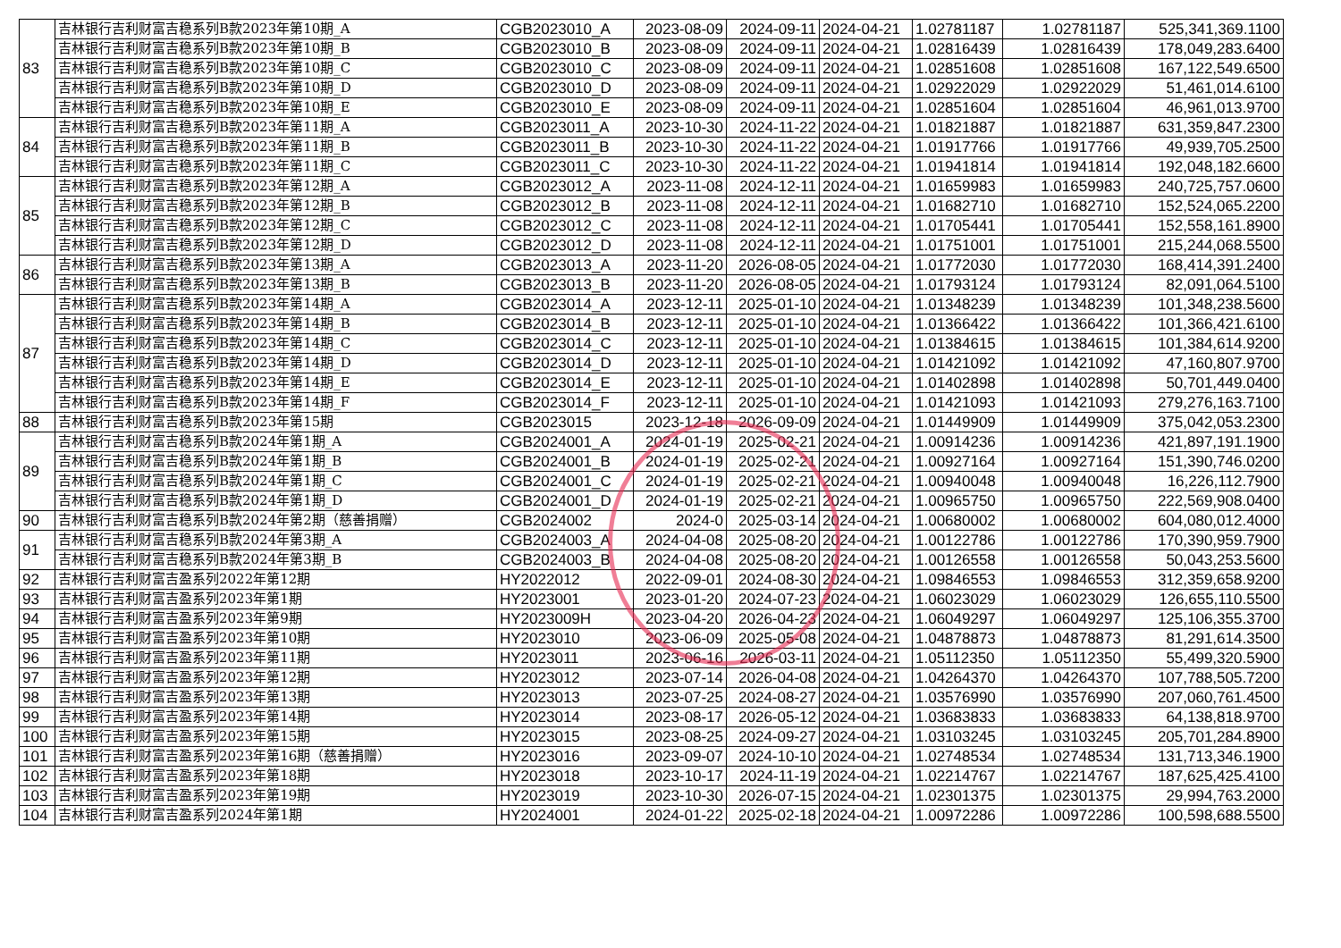| 83 | 吉林银行吉利财富吉稳系列B款2023年第10期_A | CGB2023010_A | 2023-08-09 | 2024-09-11 | 2024-04-21 | 1.02781187 | 1.02781187 | 525,341,369.1100 |
| | 吉林银行吉利财富吉稳系列B款2023年第10期_B | CGB2023010_B | 2023-08-09 | 2024-09-11 | 2024-04-21 | 1.02816439 | 1.02816439 | 178,049,283.6400 |
| | 吉林银行吉利财富吉稳系列B款2023年第10期_C | CGB2023010_C | 2023-08-09 | 2024-09-11 | 2024-04-21 | 1.02851608 | 1.02851608 | 167,122,549.6500 |
| | 吉林银行吉利财富吉稳系列B款2023年第10期_D | CGB2023010_D | 2023-08-09 | 2024-09-11 | 2024-04-21 | 1.02922029 | 1.02922029 | 51,461,014.6100 |
| | 吉林银行吉利财富吉稳系列B款2023年第10期_E | CGB2023010_E | 2023-08-09 | 2024-09-11 | 2024-04-21 | 1.02851604 | 1.02851604 | 46,961,013.9700 |
| 84 | 吉林银行吉利财富吉稳系列B款2023年第11期_A | CGB2023011_A | 2023-10-30 | 2024-11-22 | 2024-04-21 | 1.01821887 | 1.01821887 | 631,359,847.2300 |
| | 吉林银行吉利财富吉稳系列B款2023年第11期_B | CGB2023011_B | 2023-10-30 | 2024-11-22 | 2024-04-21 | 1.01917766 | 1.01917766 | 49,939,705.2500 |
| | 吉林银行吉利财富吉稳系列B款2023年第11期_C | CGB2023011_C | 2023-10-30 | 2024-11-22 | 2024-04-21 | 1.01941814 | 1.01941814 | 192,048,182.6600 |
| 85 | 吉林银行吉利财富吉稳系列B款2023年第12期_A | CGB2023012_A | 2023-11-08 | 2024-12-11 | 2024-04-21 | 1.01659983 | 1.01659983 | 240,725,757.0600 |
| | 吉林银行吉利财富吉稳系列B款2023年第12期_B | CGB2023012_B | 2023-11-08 | 2024-12-11 | 2024-04-21 | 1.01682710 | 1.01682710 | 152,524,065.2200 |
| | 吉林银行吉利财富吉稳系列B款2023年第12期_C | CGB2023012_C | 2023-11-08 | 2024-12-11 | 2024-04-21 | 1.01705441 | 1.01705441 | 152,558,161.8900 |
| | 吉林银行吉利财富吉稳系列B款2023年第12期_D | CGB2023012_D | 2023-11-08 | 2024-12-11 | 2024-04-21 | 1.01751001 | 1.01751001 | 215,244,068.5500 |
| 86 | 吉林银行吉利财富吉稳系列B款2023年第13期_A | CGB2023013_A | 2023-11-20 | 2026-08-05 | 2024-04-21 | 1.01772030 | 1.01772030 | 168,414,391.2400 |
| | 吉林银行吉利财富吉稳系列B款2023年第13期_B | CGB2023013_B | 2023-11-20 | 2026-08-05 | 2024-04-21 | 1.01793124 | 1.01793124 | 82,091,064.5100 |
| 87 | 吉林银行吉利财富吉稳系列B款2023年第14期_A | CGB2023014_A | 2023-12-11 | 2025-01-10 | 2024-04-21 | 1.01348239 | 1.01348239 | 101,348,238.5600 |
| | 吉林银行吉利财富吉稳系列B款2023年第14期_B | CGB2023014_B | 2023-12-11 | 2025-01-10 | 2024-04-21 | 1.01366422 | 1.01366422 | 101,366,421.6100 |
| | 吉林银行吉利财富吉稳系列B款2023年第14期_C | CGB2023014_C | 2023-12-11 | 2025-01-10 | 2024-04-21 | 1.01384615 | 1.01384615 | 101,384,614.9200 |
| | 吉林银行吉利财富吉稳系列B款2023年第14期_D | CGB2023014_D | 2023-12-11 | 2025-01-10 | 2024-04-21 | 1.01421092 | 1.01421092 | 47,160,807.9700 |
| | 吉林银行吉利财富吉稳系列B款2023年第14期_E | CGB2023014_E | 2023-12-11 | 2025-01-10 | 2024-04-21 | 1.01402898 | 1.01402898 | 50,701,449.0400 |
| | 吉林银行吉利财富吉稳系列B款2023年第14期_F | CGB2023014_F | 2023-12-11 | 2025-01-10 | 2024-04-21 | 1.01421093 | 1.01421093 | 279,276,163.7100 |
| 88 | 吉林银行吉利财富吉稳系列B款2023年第15期 | CGB2023015 | 2023-12-18 | 2026-09-09 | 2024-04-21 | 1.01449909 | 1.01449909 | 375,042,053.2300 |
| 89 | 吉林银行吉利财富吉稳系列B款2024年第1期_A | CGB2024001_A | 2024-01-19 | 2025-02-21 | 2024-04-21 | 1.00914236 | 1.00914236 | 421,897,191.1900 |
| | 吉林银行吉利财富吉稳系列B款2024年第1期_B | CGB2024001_B | 2024-01-19 | 2025-02-21 | 2024-04-21 | 1.00927164 | 1.00927164 | 151,390,746.0200 |
| | 吉林银行吉利财富吉稳系列B款2024年第1期_C | CGB2024001_C | 2024-01-19 | 2025-02-21 | 2024-04-21 | 1.00940048 | 1.00940048 | 16,226,112.7900 |
| | 吉林银行吉利财富吉稳系列B款2024年第1期_D | CGB2024001_D | 2024-01-19 | 2025-02-21 | 2024-04-21 | 1.00965750 | 1.00965750 | 222,569,908.0400 |
| 90 | 吉林银行吉利财富吉稳系列B款2024年第2期（慈善捐赠） | CGB2024002 | 2024-0 | 2025-03-14 | 2024-04-21 | 1.00680002 | 1.00680002 | 604,080,012.4000 |
| 91 | 吉林银行吉利财富吉稳系列B款2024年第3期_A | CGB2024003_A | 2024-04-08 | 2025-08-20 | 2024-04-21 | 1.00122786 | 1.00122786 | 170,390,959.7900 |
| | 吉林银行吉利财富吉稳系列B款2024年第3期_B | CGB2024003_B | 2024-04-08 | 2025-08-20 | 2024-04-21 | 1.00126558 | 1.00126558 | 50,043,253.5600 |
| 92 | 吉林银行吉利财富吉盈系列2022年第12期 | HY2022012 | 2022-09-01 | 2024-08-30 | 2024-04-21 | 1.09846553 | 1.09846553 | 312,359,658.9200 |
| 93 | 吉林银行吉利财富吉盈系列2023年第1期 | HY2023001 | 2023-01-20 | 2024-07-23 | 2024-04-21 | 1.06023029 | 1.06023029 | 126,655,110.5500 |
| 94 | 吉林银行吉利财富吉盈系列2023年第9期 | HY2023009H | 2023-04-20 | 2026-04-23 | 2024-04-21 | 1.06049297 | 1.06049297 | 125,106,355.3700 |
| 95 | 吉林银行吉利财富吉盈系列2023年第10期 | HY2023010 | 2023-06-09 | 2025-05-08 | 2024-04-21 | 1.04878873 | 1.04878873 | 81,291,614.3500 |
| 96 | 吉林银行吉利财富吉盈系列2023年第11期 | HY2023011 | 2023-06-16 | 2026-03-11 | 2024-04-21 | 1.05112350 | 1.05112350 | 55,499,320.5900 |
| 97 | 吉林银行吉利财富吉盈系列2023年第12期 | HY2023012 | 2023-07-14 | 2026-04-08 | 2024-04-21 | 1.04264370 | 1.04264370 | 107,788,505.7200 |
| 98 | 吉林银行吉利财富吉盈系列2023年第13期 | HY2023013 | 2023-07-25 | 2024-08-27 | 2024-04-21 | 1.03576990 | 1.03576990 | 207,060,761.4500 |
| 99 | 吉林银行吉利财富吉盈系列2023年第14期 | HY2023014 | 2023-08-17 | 2026-05-12 | 2024-04-21 | 1.03683833 | 1.03683833 | 64,138,818.9700 |
| 100 | 吉林银行吉利财富吉盈系列2023年第15期 | HY2023015 | 2023-08-25 | 2024-09-27 | 2024-04-21 | 1.03103245 | 1.03103245 | 205,701,284.8900 |
| 101 | 吉林银行吉利财富吉盈系列2023年第16期（慈善捐赠） | HY2023016 | 2023-09-07 | 2024-10-10 | 2024-04-21 | 1.02748534 | 1.02748534 | 131,713,346.1900 |
| 102 | 吉林银行吉利财富吉盈系列2023年第18期 | HY2023018 | 2023-10-17 | 2024-11-19 | 2024-04-21 | 1.02214767 | 1.02214767 | 187,625,425.4100 |
| 103 | 吉林银行吉利财富吉盈系列2023年第19期 | HY2023019 | 2023-10-30 | 2026-07-15 | 2024-04-21 | 1.02301375 | 1.02301375 | 29,994,763.2000 |
| 104 | 吉林银行吉利财富吉盈系列2024年第1期 | HY2024001 | 2024-01-22 | 2025-02-18 | 2024-04-21 | 1.00972286 | 1.00972286 | 100,598,688.5500 |